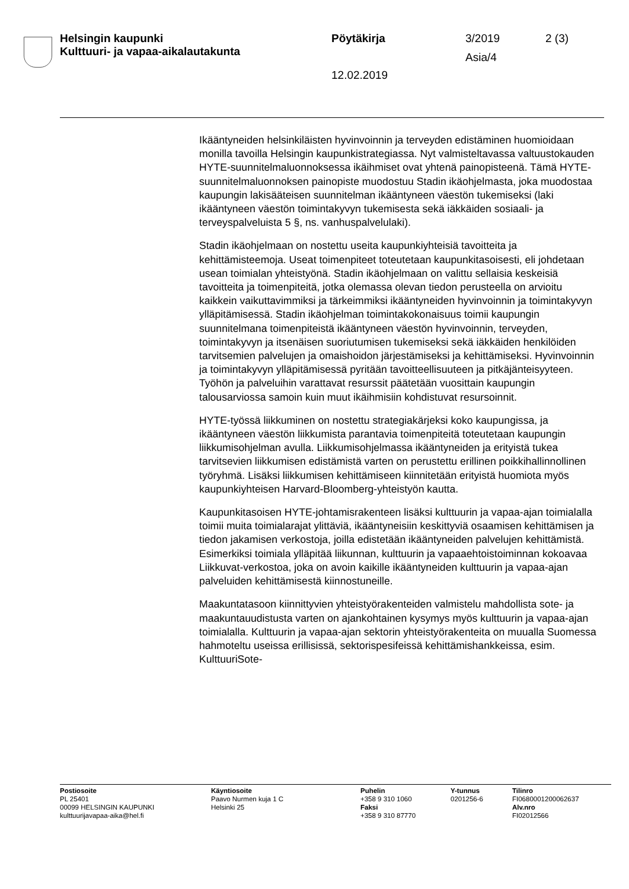Helsingin kaupunki
Kulttuuri- ja vapaa-aikalautakunta
Pöytäkirja 3/2019 2 (3)
Asia/4
12.02.2019
Ikääntyneiden helsinkiläisten hyvinvoinnin ja terveyden edistäminen huomioidaan monilla tavoilla Helsingin kaupunkistrategiassa. Nyt valmisteltavassa valtuustokauden HYTE-suunnitelmaluonnoksessa ikäihmiset ovat yhtenä painopisteenä. Tämä HYTE-suunnitelmaluonnoksen painopiste muodostuu Stadin ikäohjelmasta, joka muodostaa kaupungin lakisääteisen suunnitelman ikääntyneen väestön tukemiseksi (laki ikääntyneen väestön toimintakyvyn tukemisesta sekä iäkkäiden sosiaali- ja terveyspalveluista 5 §, ns. vanhuspalvelulaki).
Stadin ikäohjelmaan on nostettu useita kaupunkiyhteisiä tavoitteita ja kehittämisteemoja. Useat toimenpiteet toteutetaan kaupunkitasoisesti, eli johdetaan usean toimialan yhteistyönä. Stadin ikäohjelmaan on valittu sellaisia keskeisiä tavoitteita ja toimenpiteitä, jotka olemassa olevan tiedon perusteella on arvioitu kaikkein vaikuttavimmiksi ja tärkeimmiksi ikääntyneiden hyvinvoinnin ja toimintakyvyn ylläpitämisessä. Stadin ikäohjelman toimintakokonaisuus toimii kaupungin suunnitelmana toimenpiteistä ikääntyneen väestön hyvinvoinnin, terveyden, toimintakyvyn ja itsenäisen suoriutumisen tukemiseksi sekä iäkkäiden henkilöiden tarvitsemien palvelujen ja omaishoidon järjestämiseksi ja kehittämiseksi. Hyvinvoinnin ja toimintakyvyn ylläpitämisessä pyritään tavoitteellisuuteen ja pitkäjänteisyyteen. Työhön ja palveluihin varattavat resurssit päätetään vuosittain kaupungin talousarviossa samoin kuin muut ikäihmisiin kohdistuvat resursoinnit.
HYTE-työssä liikkuminen on nostettu strategiakärjeksi koko kaupungissa, ja ikääntyneen väestön liikkumista parantavia toimenpiteitä toteutetaan kaupungin liikkumisohjelman avulla. Liikkumisohjelmassa ikääntyneiden ja erityistä tukea tarvitsevien liikkumisen edistämistä varten on perustettu erillinen poikkihallinnollinen työryhmä. Lisäksi liikkumisen kehittämiseen kiinnitetään erityistä huomiota myös kaupunkiyhteisen Harvard-Bloomberg-yhteistyön kautta.
Kaupunkitasoisen HYTE-johtamisrakenteen lisäksi kulttuurin ja vapaa-ajan toimialalla toimii muita toimialarajat ylittäviä, ikääntyneisiin keskittyviä osaamisen kehittämisen ja tiedon jakamisen verkostoja, joilla edistetään ikääntyneiden palvelujen kehittämistä. Esimerkiksi toimiala ylläpitää liikunnan, kulttuurin ja vapaaehtoistoiminnan kokoavaa Liikkuvat-verkostoa, joka on avoin kaikille ikääntyneiden kulttuurin ja vapaa-ajan palveluiden kehittämisestä kiinnostuneille.
Maakuntatasoon kiinnittyvien yhteistyörakenteiden valmistelu mahdollista sote- ja maakuntauudistusta varten on ajankohtainen kysymys myös kulttuurin ja vapaa-ajan toimialalla. Kulttuurin ja vapaa-ajan sektorin yhteistyörakenteita on muualla Suomessa hahmoteltu useissa erillisissä, sektorispesifeissä kehittämishankkeissa, esim. KulttuuriSote-
Postiosoite
PL 25401
00099 HELSINGIN KAUPUNKI
kulttuurijavapaa-aika@hel.fi
Käyntiosoite
Paavo Nurmen kuja 1 C
Helsinki 25
Puhelin
+358 9 310 1060
Faksi
+358 9 310 87770
Y-tunnus
0201256-6
Tilinro
FI0680001200062637
Alv.nro
FI02012566